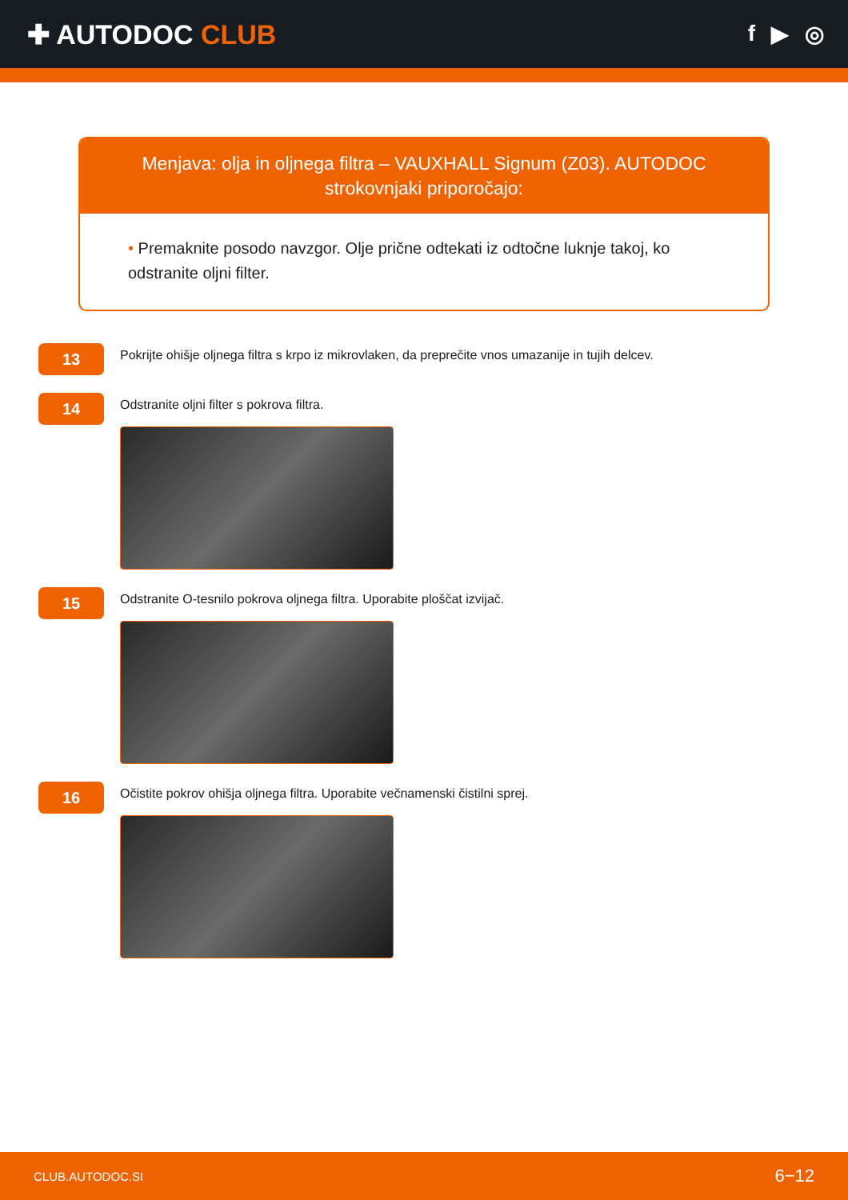✚ AUTODOC CLUB
f ▶ ◎
Menjava: olja in oljnega filtra – VAUXHALL Signum (Z03). AUTODOC strokovnjaki priporočajo:
• Premaknite posodo navzgor. Olje prične odtekati iz odtočne luknje takoj, ko odstranite oljni filter.
13
Pokrijte ohišje oljnega filtra s krpo iz mikrovlaken, da preprečite vnos umazanije in tujih delcev.
14
Odstranite oljni filter s pokrova filtra.
15
Odstranite O-tesnilo pokrova oljnega filtra. Uporabite ploščat izvijač.
16
Očistite pokrov ohišja oljnega filtra. Uporabite večnamenski čistilni sprej.
CLUB.AUTODOC.SI 6−12